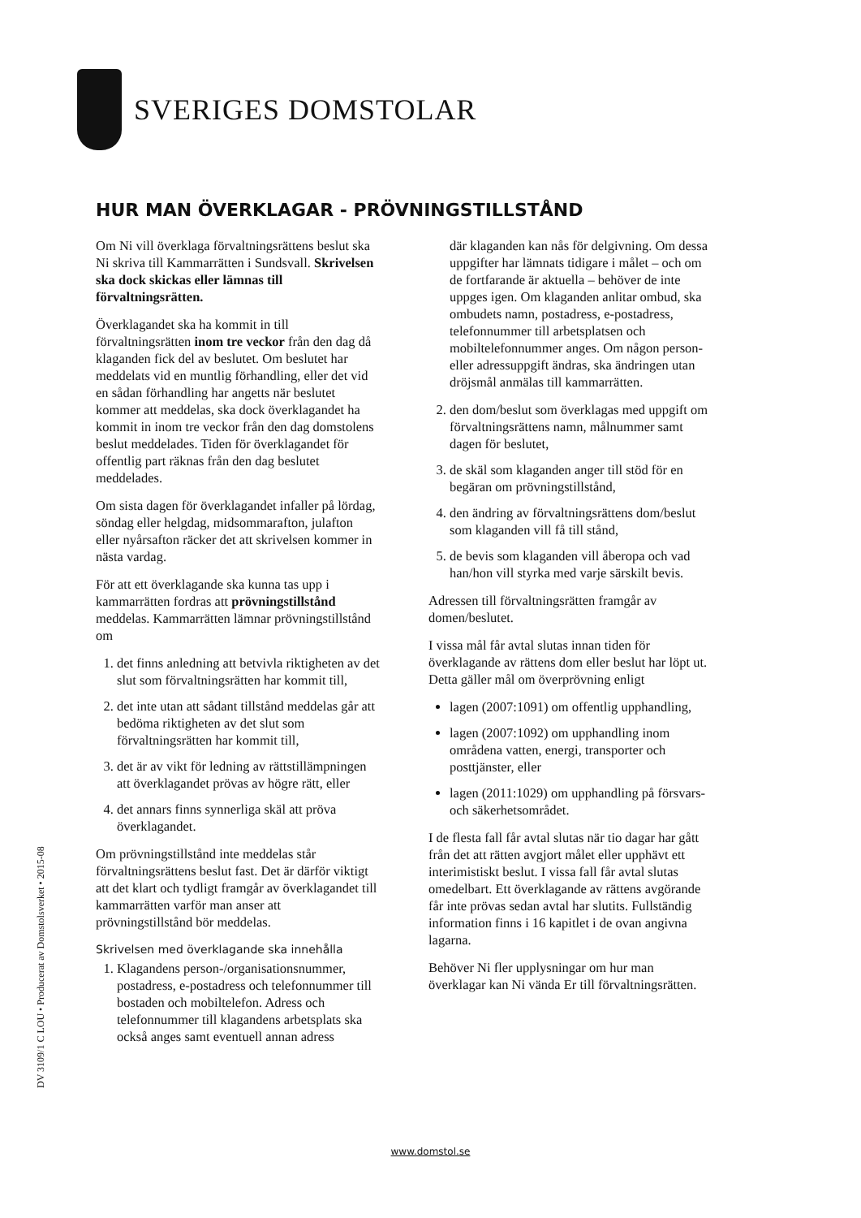SVERIGES DOMSTOLAR
HUR MAN ÖVERKLAGAR - PRÖVNINGSTILLSTÅND
Om Ni vill överklaga förvaltningsrättens beslut ska Ni skriva till Kammarrätten i Sundsvall. Skrivelsen ska dock skickas eller lämnas till förvaltningsrätten.
Överklagandet ska ha kommit in till förvaltningsrätten inom tre veckor från den dag då klaganden fick del av beslutet. Om beslutet har meddelats vid en muntlig förhandling, eller det vid en sådan förhandling har angetts när beslutet kommer att meddelas, ska dock överklagandet ha kommit in inom tre veckor från den dag domstolens beslut meddelades. Tiden för överklagandet för offentlig part räknas från den dag beslutet meddelades.
Om sista dagen för överklagandet infaller på lördag, söndag eller helgdag, midsommarafton, julafton eller nyårsafton räcker det att skrivelsen kommer in nästa vardag.
För att ett överklagande ska kunna tas upp i kammarrätten fordras att prövningstillstånd meddelas. Kammarrätten lämnar prövningstillstånd om
1. det finns anledning att betvivla riktigheten av det slut som förvaltningsrätten har kommit till,
2. det inte utan att sådant tillstånd meddelas går att bedöma riktigheten av det slut som förvaltningsrätten har kommit till,
3. det är av vikt för ledning av rättstillämpningen att överklagandet prövas av högre rätt, eller
4. det annars finns synnerliga skäl att pröva överklagandet.
Om prövningstillstånd inte meddelas står förvaltningsrättens beslut fast. Det är därför viktigt att det klart och tydligt framgår av överklagandet till kammarrätten varför man anser att prövningstillstånd bör meddelas.
Skrivelsen med överklagande ska innehålla
1. Klagandens person-/organisationsnummer, postadress, e-postadress och telefonnummer till bostaden och mobiltelefon. Adress och telefonnummer till klagandens arbetsplats ska också anges samt eventuell annan adress
där klaganden kan nås för delgivning. Om dessa uppgifter har lämnats tidigare i målet – och om de fortfarande är aktuella – behöver de inte uppges igen. Om klaganden anlitar ombud, ska ombudets namn, postadress, e-postadress, telefonnummer till arbetsplatsen och mobiltelefonnummer anges. Om någon person- eller adressuppgift ändras, ska ändringen utan dröjsmål anmälas till kammarrätten.
2. den dom/beslut som överklagas med uppgift om förvaltningsrättens namn, målnummer samt dagen för beslutet,
3. de skäl som klaganden anger till stöd för en begäran om prövningstillstånd,
4. den ändring av förvaltningsrättens dom/beslut som klaganden vill få till stånd,
5. de bevis som klaganden vill åberopa och vad han/hon vill styrka med varje särskilt bevis.
Adressen till förvaltningsrätten framgår av domen/beslutet.
I vissa mål får avtal slutas innan tiden för överklagande av rättens dom eller beslut har löpt ut. Detta gäller mål om överprövning enligt
lagen (2007:1091) om offentlig upphandling,
lagen (2007:1092) om upphandling inom områdena vatten, energi, transporter och posttjänster, eller
lagen (2011:1029) om upphandling på försvars- och säkerhetsområdet.
I de flesta fall får avtal slutas när tio dagar har gått från det att rätten avgjort målet eller upphävt ett interimistiskt beslut. I vissa fall får avtal slutas omedelbart. Ett överklagande av rättens avgörande får inte prövas sedan avtal har slutits. Fullständig information finns i 16 kapitlet i de ovan angivna lagarna.
Behöver Ni fler upplysningar om hur man överklagar kan Ni vända Er till förvaltningsrätten.
DV 3109/1 C LOU • Producerat av Domstolsverket • 2015-08
www.domstol.se